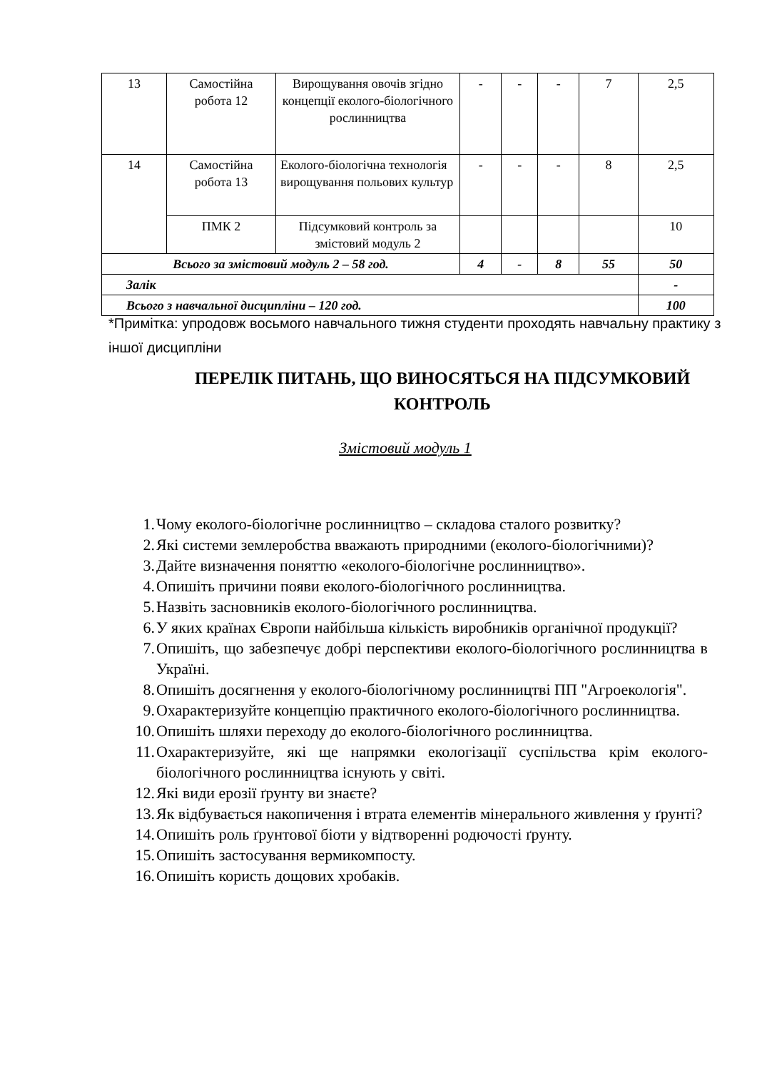| 13 | Самостійна робота 12 | Вирощування овочів згідно концепції еколого-біологічного рослинництва | - | - | - | 7 | 2,5 |
| 14 | Самостійна робота 13 | Еколого-біологічна технологія вирощування польових культур | - | - | - | 8 | 2,5 |
| | ПМК 2 | Підсумковий контроль за змістовий модуль 2 | | | | | 10 |
| Всього за змістовий модуль 2 – 58 год. | | | 4 | - | 8 | 55 | 50 |
| Залік | | | | | | | - |
| Всього з навчальної дисципліни – 120 год. | | | | | | | 100 |
*Примітка: упродовж восьмого навчального тижня студенти проходять навчальну практику з іншої дисципліни
ПЕРЕЛІК ПИТАНЬ, ЩО ВИНОСЯТЬСЯ НА ПІДСУМКОВИЙ КОНТРОЛЬ
Змістовий модуль 1
1. Чому еколого-біологічне рослинництво – складова сталого розвитку?
2. Які системи землеробства вважають природними (еколого-біологічними)?
3. Дайте визначення поняттю «еколого-біологічне рослинництво».
4. Опишіть причини появи еколого-біологічного рослинництва.
5. Назвіть засновників еколого-біологічного рослинництва.
6. У яких країнах Європи найбільша кількість виробників органічної продукції?
7. Опишіть, що забезпечує добрі перспективи еколого-біологічного рослинництва в Україні.
8. Опишіть досягнення у еколого-біологічному рослинництві ПП "Агроекологія".
9. Охарактеризуйте концепцію практичного еколого-біологічного рослинництва.
10.
Опишіть шляхи переходу до еколого-біологічного рослинництва.
11.
Охарактеризуйте, які ще напрямки екологізації суспільства крім еколого-біологічного рослинництва існують у світі.
12.
Які види ерозії ґрунту ви знаєте?
13.
Як відбувається накопичення і втрата елементів мінерального живлення у ґрунті?
14.
Опишіть роль ґрунтової біоти у відтворенні родючості ґрунту.
15.
Опишіть застосування вермикомпосту.
16.
Опишіть користь дощових хробаків.